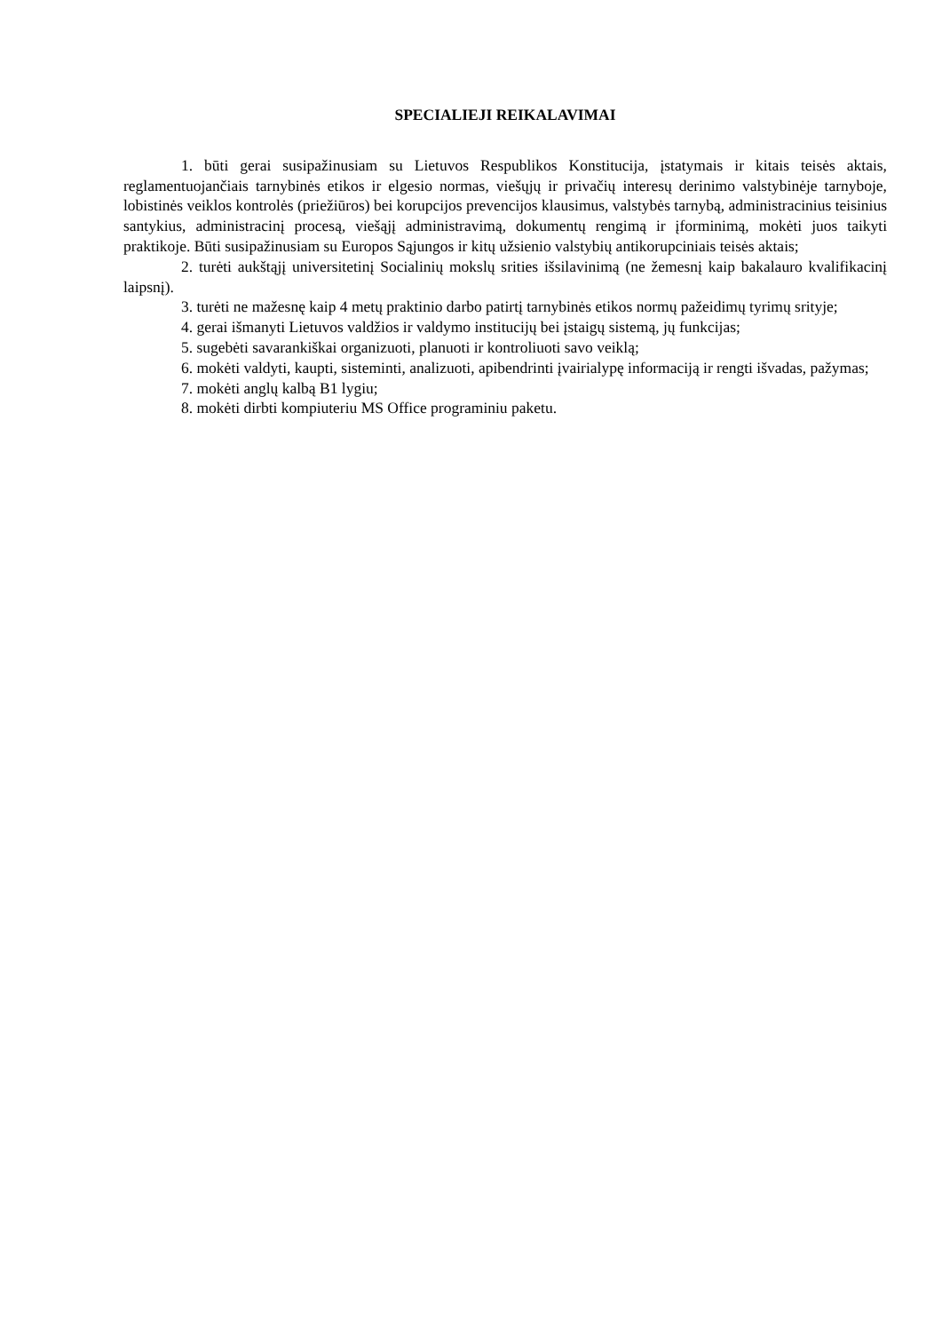SPECIALIEJI REIKALAVIMAI
1. būti gerai susipažinusiam su Lietuvos Respublikos Konstitucija, įstatymais ir kitais teisės aktais, reglamentuojančiais tarnybinės etikos ir elgesio normas, viešųjų ir privačių interesų derinimo valstybinėje tarnyboje, lobistinės veiklos kontrolės (priežiūros) bei korupcijos prevencijos klausimus, valstybės tarnybą, administracinius teisinius santykius, administracinį procesą, viešąjį administravimą, dokumentų rengimą ir įforminimą, mokėti juos taikyti praktikoje. Būti susipažinusiam su Europos Sąjungos ir kitų užsienio valstybių antikorupciniais teisės aktais;
2. turėti aukštąjį universitetinį Socialinių mokslų srities išsilavinimą (ne žemesnį kaip bakalauro kvalifikacinį laipsnį).
3. turėti ne mažesnę kaip 4 metų praktinio darbo patirtį tarnybinės etikos normų pažeidimų tyrimų srityje;
4. gerai išmanyti Lietuvos valdžios ir valdymo institucijų bei įstaigų sistemą, jų funkcijas;
5. sugebėti savarankiškai organizuoti, planuoti ir kontroliuoti savo veiklą;
6. mokėti valdyti, kaupti, sisteminti, analizuoti, apibendrinti įvairialypę informaciją ir rengti išvadas, pažymas;
7. mokėti anglų kalbą B1 lygiu;
8. mokėti dirbti kompiuteriu MS Office programiniu paketu.